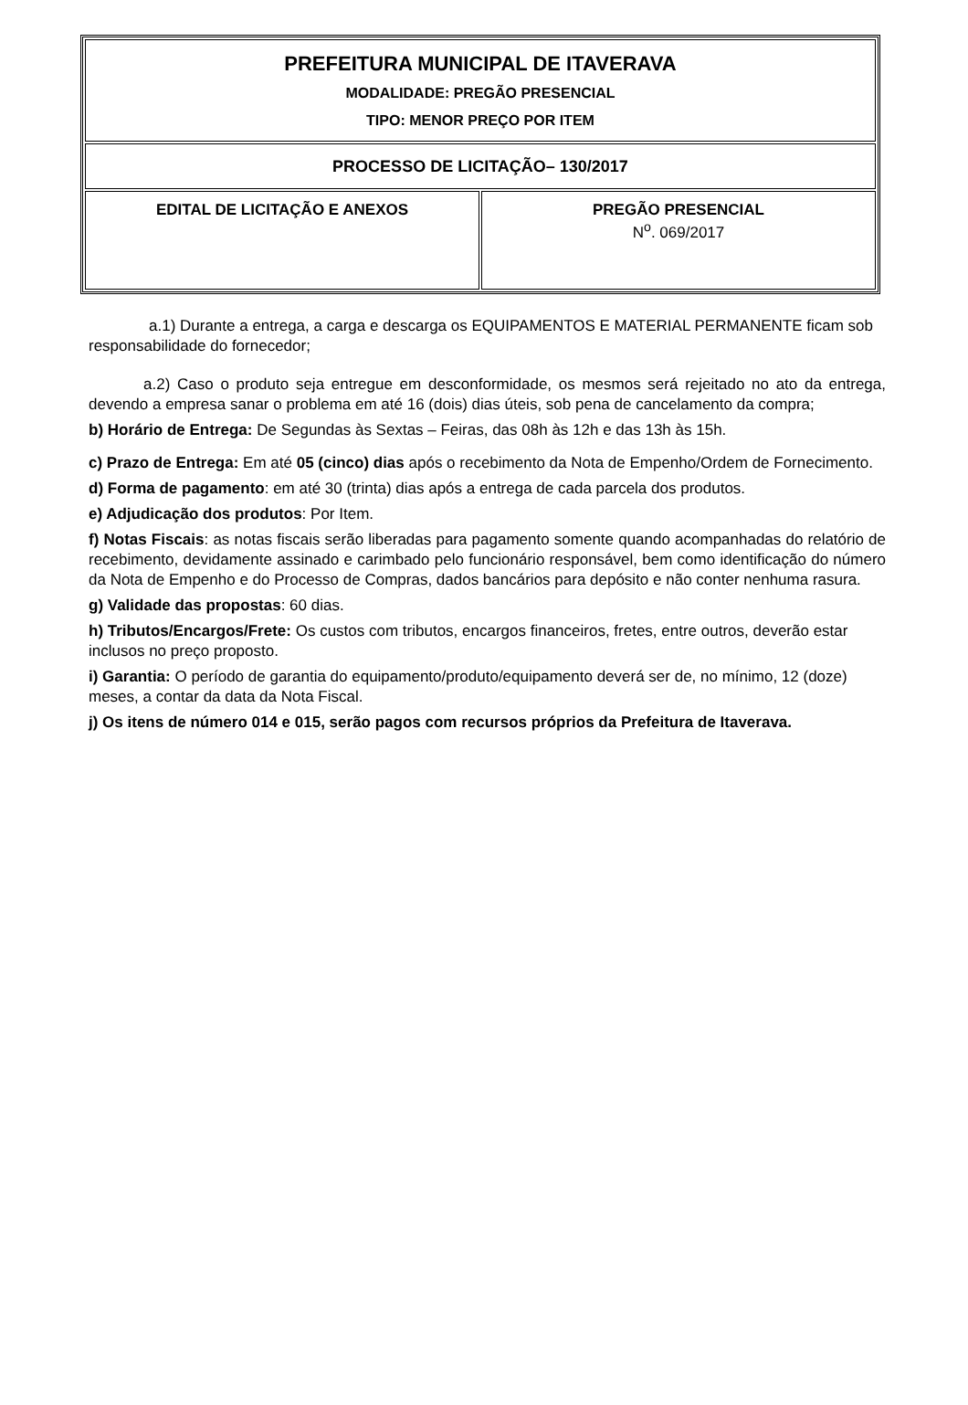| PREFEITURA MUNICIPAL DE ITAVERAVA MODALIDADE: PREGÃO PRESENCIAL TIPO: MENOR PREÇO POR ITEM | |
| PROCESSO DE LICITAÇÃO– 130/2017 | |
| EDITAL DE LICITAÇÃO E ANEXOS | PREGÃO PRESENCIAL N<sup>o</sup>. 069/2017 |
a.1) Durante a entrega, a carga e descarga os EQUIPAMENTOS E MATERIAL PERMANENTE ficam sob responsabilidade do fornecedor;
a.2) Caso o produto seja entregue em desconformidade, os mesmos será rejeitado no ato da entrega, devendo a empresa sanar o problema em até 16 (dois) dias úteis, sob pena de cancelamento da compra;
b) Horário de Entrega: De Segundas às Sextas – Feiras, das 08h às 12h e das 13h às 15h.
c) Prazo de Entrega: Em até 05 (cinco) dias após o recebimento da Nota de Empenho/Ordem de Fornecimento.
d) Forma de pagamento: em até 30 (trinta) dias após a entrega de cada parcela dos produtos.
e) Adjudicação dos produtos: Por Item.
f) Notas Fiscais: as notas fiscais serão liberadas para pagamento somente quando acompanhadas do relatório de recebimento, devidamente assinado e carimbado pelo funcionário responsável, bem como identificação do número da Nota de Empenho e do Processo de Compras, dados bancários para depósito e não conter nenhuma rasura.
g) Validade das propostas: 60 dias.
h) Tributos/Encargos/Frete: Os custos com tributos, encargos financeiros, fretes, entre outros, deverão estar inclusos no preço proposto.
i) Garantia: O período de garantia do equipamento/produto/equipamento deverá ser de, no mínimo, 12 (doze) meses, a contar da data da Nota Fiscal.
j) Os itens de número 014 e 015, serão pagos com recursos próprios da Prefeitura de Itaverava.